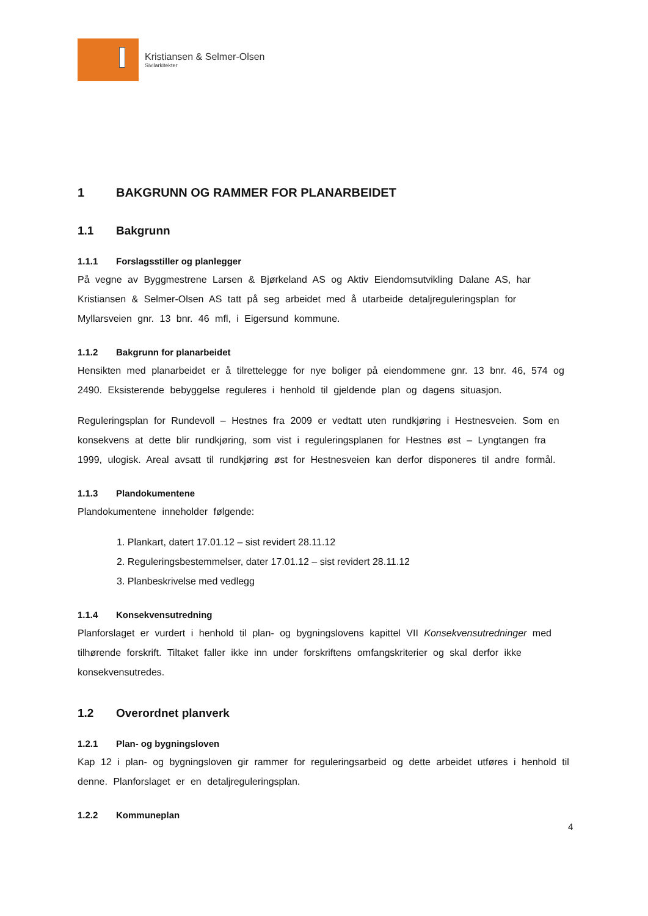Kristiansen & Selmer-Olsen
Sivilarkitekter
1 BAKGRUNN OG RAMMER FOR PLANARBEIDET
1.1 Bakgrunn
1.1.1 Forslagsstiller og planlegger
På vegne av Byggmestrene Larsen & Bjørkeland AS og Aktiv Eiendomsutvikling Dalane AS, har Kristiansen & Selmer-Olsen AS tatt på seg arbeidet med å utarbeide detaljreguleringsplan for Myllarsveien gnr. 13 bnr. 46 mfl, i Eigersund kommune.
1.1.2 Bakgrunn for planarbeidet
Hensikten med planarbeidet er å tilrettelegge for nye boliger på eiendommene gnr. 13 bnr. 46, 574 og 2490. Eksisterende bebyggelse reguleres i henhold til gjeldende plan og dagens situasjon.
Reguleringsplan for Rundevoll – Hestnes fra 2009 er vedtatt uten rundkjøring i Hestnesveien. Som en konsekvens at dette blir rundkjøring, som vist i reguleringsplanen for Hestnes øst – Lyngtangen fra 1999, ulogisk. Areal avsatt til rundkjøring øst for Hestnesveien kan derfor disponeres til andre formål.
1.1.3 Plandokumentene
Plandokumentene inneholder følgende:
1. Plankart, datert 17.01.12 – sist revidert 28.11.12
2. Reguleringsbestemmelser, dater 17.01.12 – sist revidert 28.11.12
3. Planbeskrivelse med vedlegg
1.1.4 Konsekvensutredning
Planforslaget er vurdert i henhold til plan- og bygningslovens kapittel VII Konsekvensutredninger med tilhørende forskrift. Tiltaket faller ikke inn under forskriftens omfangskriterier og skal derfor ikke konsekvensutredes.
1.2 Overordnet planverk
1.2.1 Plan- og bygningsloven
Kap 12 i plan- og bygningsloven gir rammer for reguleringsarbeid og dette arbeidet utføres i henhold til denne. Planforslaget er en detaljreguleringsplan.
1.2.2 Kommuneplan
4